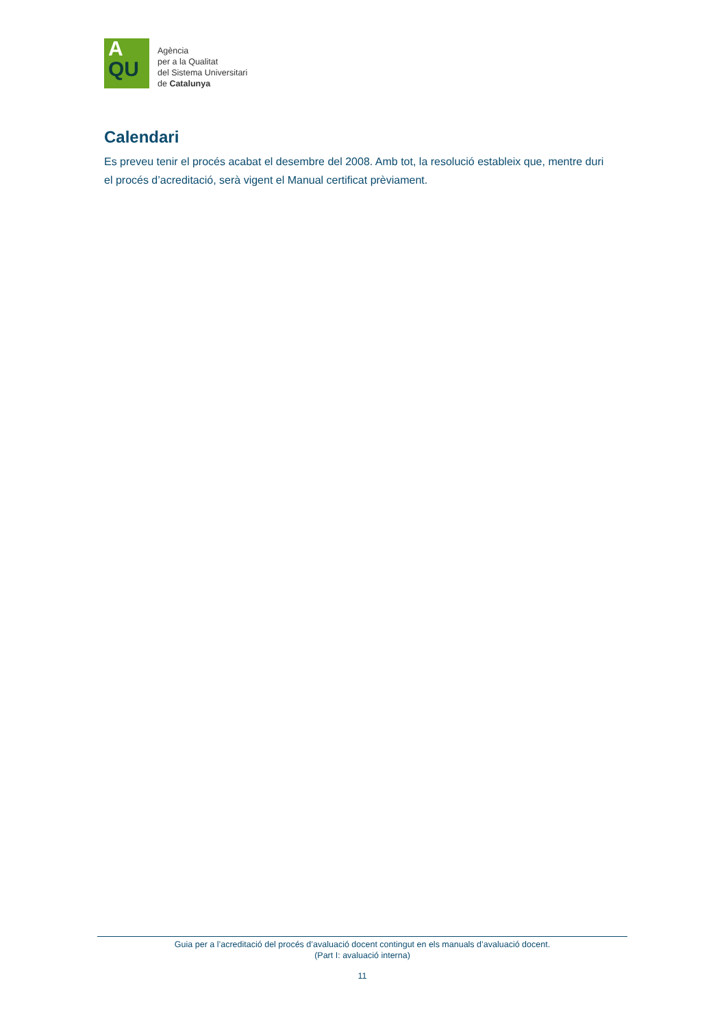A
QU
Agència
per a la Qualitat
del Sistema Universitari
de Catalunya
Calendari
Es preveu tenir el procés acabat el desembre del 2008. Amb tot, la resolució estableix que, mentre duri el procés d’acreditació, serà vigent el Manual certificat prèviament.
Guia per a l’acreditació del procés d’avaluació docent contingut en els manuals d’avaluació docent.
(Part I: avaluació interna)
11